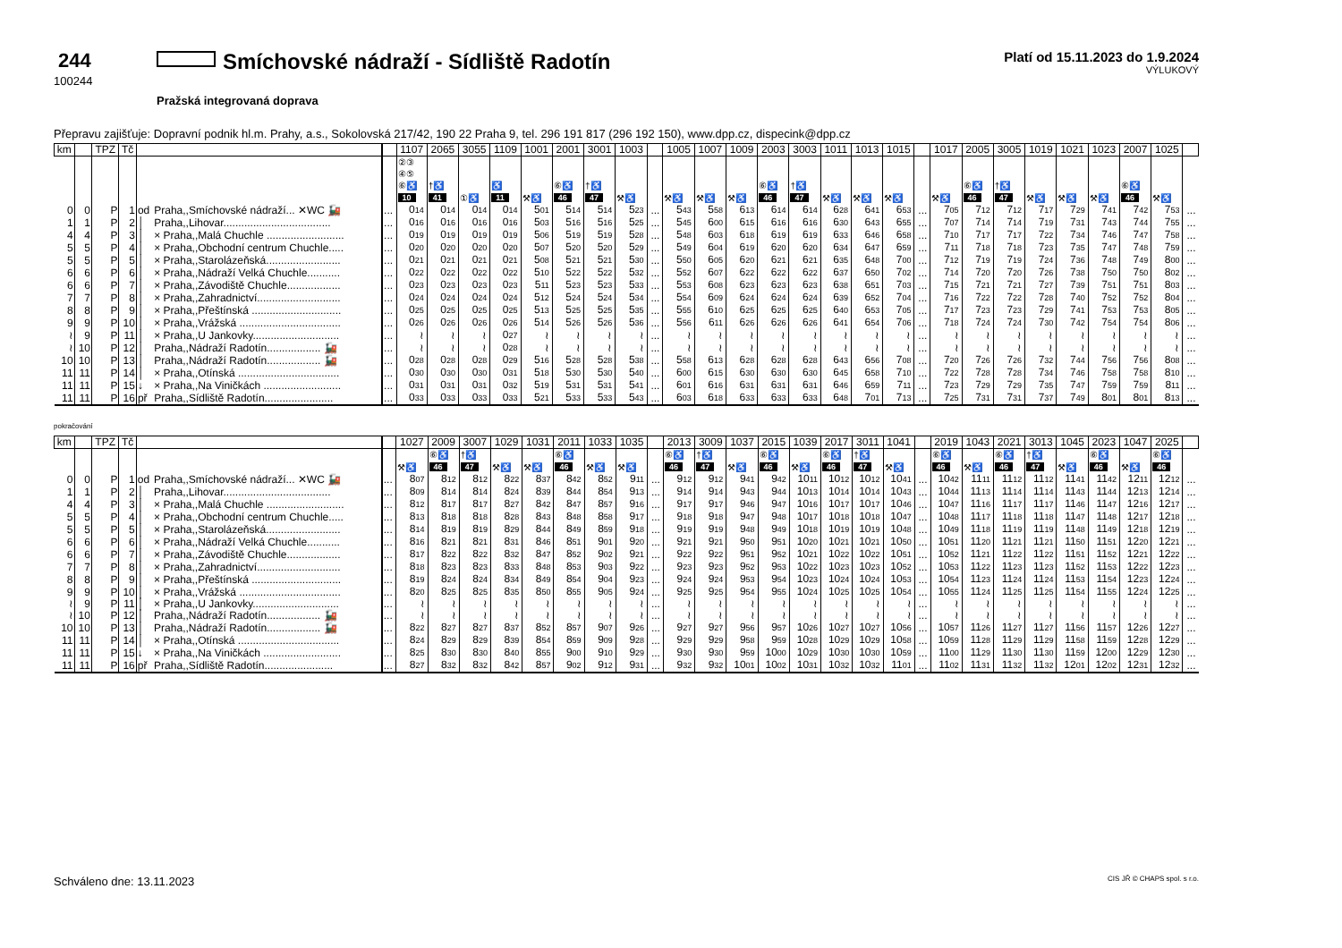244
100244
Smíchovské nádraží - Sídliště Radotín
Pražská integrovaná doprava
Platí od 15.11.2023 do 1.9.2024
VÝLUKOVÝ
Přepravu zajišťuje: Dopravní podnik hl.m. Prahy, a.s., Sokolovská 217/42, 190 22 Praha 9, tel. 296 191 817 (296 192 150), www.dpp.cz, dispecink@dpp.cz
| km | | TPZ | Tč | | | | 1107 | 2065 | 3055 | 1109 | 1001 | 2001 | 3001 | 1003 | | 1005 | 1007 | 1009 | 2003 | 3003 | 1011 | 1013 | 1015 | | 1017 | 2005 | 3005 | 1019 | 1021 | 1023 | 2007 | 1025 | |
| --- | --- | --- | --- | --- | --- | --- | --- | --- | --- | --- | --- | --- | --- | --- | --- | --- | --- | --- | --- | --- | --- | --- | --- | --- | --- | --- | --- | --- | --- | --- | --- | --- | --- |
| | | | | | | | ②③ ④⑤ ⑥♿ 10 | †♿ 41 | ①♿ | ♿ 11 | ⚒♿ | ⑥♿ 46 | †♿ 47 | ⚒♿ | | ⚒♿ | ⚒♿ | ⚒♿ | ⑥♿ 46 | †♿ 47 | ⚒♿ | ⚒♿ | ⚒♿ | | ⚒♿ | ⑥♿ 46 | †♿ 47 | ⚒♿ | ⚒♿ | ⚒♿ | ⑥♿ 46 | ⚒♿ | |
| 0 | 0 | P | 1 | od | Praha,,Smíchovské nádraží... ✕WC 🚂 | ... | 0 14 | 0 14 | 0 14 | 0 14 | 5 01 | 5 14 | 5 14 | 5 23 | ... | 5 43 | 5 58 | 6 13 | 6 14 | 6 14 | 6 28 | 6 41 | 6 53 | ... | 7 05 | 7 12 | 7 12 | 7 17 | 7 29 | 7 41 | 7 42 | 7 53 | ... |
| 1 | 1 | P | 2 | │ | Praha,,Lihovar.................................... | ... | 0 16 | 0 16 | 0 16 | 0 16 | 5 03 | 5 16 | 5 16 | 5 25 | ... | 5 45 | 6 00 | 6 15 | 6 16 | 6 16 | 6 30 | 6 43 | 6 55 | ... | 7 07 | 7 14 | 7 14 | 7 19 | 7 31 | 7 43 | 7 44 | 7 55 | ... |
| 4 | 4 | P | 3 | │ | × Praha,,Malá Chuchle .......................... | ... | 0 19 | 0 19 | 0 19 | 0 19 | 5 06 | 5 19 | 5 19 | 5 28 | ... | 5 48 | 6 03 | 6 18 | 6 19 | 6 19 | 6 33 | 6 46 | 6 58 | ... | 7 10 | 7 17 | 7 17 | 7 22 | 7 34 | 7 46 | 7 47 | 7 58 | ... |
| 5 | 5 | P | 4 | │ | × Praha,,Obchodní centrum Chuchle..... | ... | 0 20 | 0 20 | 0 20 | 0 20 | 5 07 | 5 20 | 5 20 | 5 29 | ... | 5 49 | 6 04 | 6 19 | 6 20 | 6 20 | 6 34 | 6 47 | 6 59 | ... | 7 11 | 7 18 | 7 18 | 7 23 | 7 35 | 7 47 | 7 48 | 7 59 | ... |
| 5 | 5 | P | 5 | │ | × Praha,,Starolázeňská......................... | ... | 0 21 | 0 21 | 0 21 | 0 21 | 5 08 | 5 21 | 5 21 | 5 30 | ... | 5 50 | 6 05 | 6 20 | 6 21 | 6 21 | 6 35 | 6 48 | 7 00 | ... | 7 12 | 7 19 | 7 19 | 7 24 | 7 36 | 7 48 | 7 49 | 8 00 | ... |
| 6 | 6 | P | 6 | │ | × Praha,,Nádraží Velká Chuchle........... | ... | 0 22 | 0 22 | 0 22 | 0 22 | 5 10 | 5 22 | 5 22 | 5 32 | ... | 5 52 | 6 07 | 6 22 | 6 22 | 6 22 | 6 37 | 6 50 | 7 02 | ... | 7 14 | 7 20 | 7 20 | 7 26 | 7 38 | 7 50 | 7 50 | 8 02 | ... |
| 6 | 6 | P | 7 | │ | × Praha,,Závodiště Chuchle.................. | ... | 0 23 | 0 23 | 0 23 | 0 23 | 5 11 | 5 23 | 5 23 | 5 33 | ... | 5 53 | 6 08 | 6 23 | 6 23 | 6 23 | 6 38 | 6 51 | 7 03 | ... | 7 15 | 7 21 | 7 21 | 7 27 | 7 39 | 7 51 | 7 51 | 8 03 | ... |
| 7 | 7 | P | 8 | │ | × Praha,,Zahradnictví............................ | ... | 0 24 | 0 24 | 0 24 | 0 24 | 5 12 | 5 24 | 5 24 | 5 34 | ... | 5 54 | 6 09 | 6 24 | 6 24 | 6 24 | 6 39 | 6 52 | 7 04 | ... | 7 16 | 7 22 | 7 22 | 7 28 | 7 40 | 7 52 | 7 52 | 8 04 | ... |
| 8 | 8 | P | 9 | │ | × Praha,,Přeštínská .............................. | ... | 0 25 | 0 25 | 0 25 | 0 25 | 5 13 | 5 25 | 5 25 | 5 35 | ... | 5 55 | 6 10 | 6 25 | 6 25 | 6 25 | 6 40 | 6 53 | 7 05 | ... | 7 17 | 7 23 | 7 23 | 7 29 | 7 41 | 7 53 | 7 53 | 8 05 | ... |
| 9 | 9 | P | 10 | │ | × Praha,,Vrážská .................................. | ... | 0 26 | 0 26 | 0 26 | 0 26 | 5 14 | 5 26 | 5 26 | 5 36 | ... | 5 56 | 6 11 | 6 26 | 6 26 | 6 26 | 6 41 | 6 54 | 7 06 | ... | 7 18 | 7 24 | 7 24 | 7 30 | 7 42 | 7 54 | 7 54 | 8 06 | ... |
| ≀ | 9 | P | 11 | │ | × Praha,,U Jankovky............................. | ... | ≀ | ≀ | ≀ | 0 27 | ≀ | ≀ | ≀ | ≀ | ... | ≀ | ≀ | ≀ | ≀ | ≀ | ≀ | ≀ | ≀ | ... | ≀ | ≀ | ≀ | ≀ | ≀ | ≀ | ≀ | ≀ | ... |
| ≀ | 10 | P | 12 | │ | Praha,,Nádraží Radotín.................. 🚂 | ... | ≀ | ≀ | ≀ | 0 28 | ≀ | ≀ | ≀ | ≀ | ... | ≀ | ≀ | ≀ | ≀ | ≀ | ≀ | ≀ | ≀ | ... | ≀ | ≀ | ≀ | ≀ | ≀ | ≀ | ≀ | ≀ | ... |
| 10 | 10 | P | 13 | │ | Praha,,Nádraží Radotín.................. 🚂 | ... | 0 28 | 0 28 | 0 28 | 0 29 | 5 16 | 5 28 | 5 28 | 5 38 | ... | 5 58 | 6 13 | 6 28 | 6 28 | 6 28 | 6 43 | 6 56 | 7 08 | ... | 7 20 | 7 26 | 7 26 | 7 32 | 7 44 | 7 56 | 7 56 | 8 08 | ... |
| 11 | 11 | P | 14 | │ | × Praha,,Otínská .................................. | ... | 0 30 | 0 30 | 0 30 | 0 31 | 5 18 | 5 30 | 5 30 | 5 40 | ... | 6 00 | 6 15 | 6 30 | 6 30 | 6 30 | 6 45 | 6 58 | 7 10 | ... | 7 22 | 7 28 | 7 28 | 7 34 | 7 46 | 7 58 | 7 58 | 8 10 | ... |
| 11 | 11 | P | 15 | ↓ | × Praha,,Na Viničkách .......................... | ... | 0 31 | 0 31 | 0 31 | 0 32 | 5 19 | 5 31 | 5 31 | 5 41 | ... | 6 01 | 6 16 | 6 31 | 6 31 | 6 31 | 6 46 | 6 59 | 7 11 | ... | 7 23 | 7 29 | 7 29 | 7 35 | 7 47 | 7 59 | 7 59 | 8 11 | ... |
| 11 | 11 | P | 16 | př | Praha,,Sídliště Radotín....................... | ... | 0 33 | 0 33 | 0 33 | 0 33 | 5 21 | 5 33 | 5 33 | 5 43 | ... | 6 03 | 6 18 | 6 33 | 6 33 | 6 33 | 6 48 | 7 01 | 7 13 | ... | 7 25 | 7 31 | 7 31 | 7 37 | 7 49 | 8 01 | 8 01 | 8 13 | ... |
pokračování
| km | | TPZ | Tč | | | | 1027 | 2009 | 3007 | 1029 | 1031 | 2011 | 1033 | 1035 | | 2013 | 3009 | 1037 | 2015 | 1039 | 2017 | 3011 | 1041 | | 2019 | 1043 | 2021 | 3013 | 1045 | 2023 | 1047 | 2025 | |
| --- | --- | --- | --- | --- | --- | --- | --- | --- | --- | --- | --- | --- | --- | --- | --- | --- | --- | --- | --- | --- | --- | --- | --- | --- | --- | --- | --- | --- | --- | --- | --- | --- | --- |
| | | | | | | | ⚒♿ | ⑥♿ 46 | †♿ 47 | ⚒♿ | ⚒♿ | ⑥♿ 46 | ⚒♿ | ⚒♿ | | ⑥♿ 46 | †♿ 47 | ⚒♿ | ⑥♿ 46 | ⚒♿ | ⑥♿ 46 | †♿ 47 | ⚒♿ | | ⑥♿ 46 | ⚒♿ | ⑥♿ 46 | †♿ 47 | ⚒♿ | ⑥♿ 46 | ⚒♿ | ⑥♿ 46 | |
| 0 | 0 | P | 1 | od | Praha,,Smíchovské nádraží... ✕WC 🚂 | ... | 8 07 | 8 12 | 8 12 | 8 22 | 8 37 | 8 42 | 8 52 | 9 11 | ... | 9 12 | 9 12 | 9 41 | 9 42 | 10 11 | 10 12 | 10 12 | 10 41 | ... | 10 42 | 11 11 | 11 12 | 11 12 | 11 41 | 11 42 | 12 11 | 12 12 | ... |
| 1 | 1 | P | 2 | │ | Praha,,Lihovar.................................... | ... | 8 09 | 8 14 | 8 14 | 8 24 | 8 39 | 8 44 | 8 54 | 9 13 | ... | 9 14 | 9 14 | 9 43 | 9 44 | 10 13 | 10 14 | 10 14 | 10 43 | ... | 10 44 | 11 13 | 11 14 | 11 14 | 11 43 | 11 44 | 12 13 | 12 14 | ... |
| 4 | 4 | P | 3 | │ | × Praha,,Malá Chuchle .......................... | ... | 8 12 | 8 17 | 8 17 | 8 27 | 8 42 | 8 47 | 8 57 | 9 16 | ... | 9 17 | 9 17 | 9 46 | 9 47 | 10 16 | 10 17 | 10 17 | 10 46 | ... | 10 47 | 11 16 | 11 17 | 11 17 | 11 46 | 11 47 | 12 16 | 12 17 | ... |
| 5 | 5 | P | 4 | │ | × Praha,,Obchodní centrum Chuchle..... | ... | 8 13 | 8 18 | 8 18 | 8 28 | 8 43 | 8 48 | 8 58 | 9 17 | ... | 9 18 | 9 18 | 9 47 | 9 48 | 10 17 | 10 18 | 10 18 | 10 47 | ... | 10 48 | 11 17 | 11 18 | 11 18 | 11 47 | 11 48 | 12 17 | 12 18 | ... |
| 5 | 5 | P | 5 | │ | × Praha,,Starolázeňská......................... | ... | 8 14 | 8 19 | 8 19 | 8 29 | 8 44 | 8 49 | 8 59 | 9 18 | ... | 9 19 | 9 19 | 9 48 | 9 49 | 10 18 | 10 19 | 10 19 | 10 48 | ... | 10 49 | 11 18 | 11 19 | 11 19 | 11 48 | 11 49 | 12 18 | 12 19 | ... |
| 6 | 6 | P | 6 | │ | × Praha,,Nádraží Velká Chuchle........... | ... | 8 16 | 8 21 | 8 21 | 8 31 | 8 46 | 8 51 | 9 01 | 9 20 | ... | 9 21 | 9 21 | 9 50 | 9 51 | 10 20 | 10 21 | 10 21 | 10 50 | ... | 10 51 | 11 20 | 11 21 | 11 21 | 11 50 | 11 51 | 12 20 | 12 21 | ... |
| 6 | 6 | P | 7 | │ | × Praha,,Závodiště Chuchle.................. | ... | 8 17 | 8 22 | 8 22 | 8 32 | 8 47 | 8 52 | 9 02 | 9 21 | ... | 9 22 | 9 22 | 9 51 | 9 52 | 10 21 | 10 22 | 10 22 | 10 51 | ... | 10 52 | 11 21 | 11 22 | 11 22 | 11 51 | 11 52 | 12 21 | 12 22 | ... |
| 7 | 7 | P | 8 | │ | × Praha,,Zahradnictví............................ | ... | 8 18 | 8 23 | 8 23 | 8 33 | 8 48 | 8 53 | 9 03 | 9 22 | ... | 9 23 | 9 23 | 9 52 | 9 53 | 10 22 | 10 23 | 10 23 | 10 52 | ... | 10 53 | 11 22 | 11 23 | 11 23 | 11 52 | 11 53 | 12 22 | 12 23 | ... |
| 8 | 8 | P | 9 | │ | × Praha,,Přeštínská .............................. | ... | 8 19 | 8 24 | 8 24 | 8 34 | 8 49 | 8 54 | 9 04 | 9 23 | ... | 9 24 | 9 24 | 9 53 | 9 54 | 10 23 | 10 24 | 10 24 | 10 53 | ... | 10 54 | 11 23 | 11 24 | 11 24 | 11 53 | 11 54 | 12 23 | 12 24 | ... |
| 9 | 9 | P | 10 | │ | × Praha,,Vrážská .................................. | ... | 8 20 | 8 25 | 8 25 | 8 35 | 8 50 | 8 55 | 9 05 | 9 24 | ... | 9 25 | 9 25 | 9 54 | 9 55 | 10 24 | 10 25 | 10 25 | 10 54 | ... | 10 55 | 11 24 | 11 25 | 11 25 | 11 54 | 11 55 | 12 24 | 12 25 | ... |
| ≀ | 9 | P | 11 | │ | × Praha,,U Jankovky............................. | ... | ≀ | ≀ | ≀ | ≀ | ≀ | ≀ | ≀ | ≀ | ... | ≀ | ≀ | ≀ | ≀ | ≀ | ≀ | ≀ | ≀ | ... | ≀ | ≀ | ≀ | ≀ | ≀ | ≀ | ≀ | ≀ | ... |
| ≀ | 10 | P | 12 | │ | Praha,,Nádraží Radotín.................. 🚂 | ... | ≀ | ≀ | ≀ | ≀ | ≀ | ≀ | ≀ | ≀ | ... | ≀ | ≀ | ≀ | ≀ | ≀ | ≀ | ≀ | ≀ | ... | ≀ | ≀ | ≀ | ≀ | ≀ | ≀ | ≀ | ≀ | ... |
| 10 | 10 | P | 13 | │ | Praha,,Nádraží Radotín.................. 🚂 | ... | 8 22 | 8 27 | 8 27 | 8 37 | 8 52 | 8 57 | 9 07 | 9 26 | ... | 9 27 | 9 27 | 9 56 | 9 57 | 10 26 | 10 27 | 10 27 | 10 56 | ... | 10 57 | 11 26 | 11 27 | 11 27 | 11 56 | 11 57 | 12 26 | 12 27 | ... |
| 11 | 11 | P | 14 | │ | × Praha,,Otínská .................................. | ... | 8 24 | 8 29 | 8 29 | 8 39 | 8 54 | 8 59 | 9 09 | 9 28 | ... | 9 29 | 9 29 | 9 58 | 9 59 | 10 28 | 10 29 | 10 29 | 10 58 | ... | 10 59 | 11 28 | 11 29 | 11 29 | 11 58 | 11 59 | 12 28 | 12 29 | ... |
| 11 | 11 | P | 15 | ↓ | × Praha,,Na Viničkách .......................... | ... | 8 25 | 8 30 | 8 30 | 8 40 | 8 55 | 9 00 | 9 10 | 9 29 | ... | 9 30 | 9 30 | 9 59 | 10 00 | 10 29 | 10 30 | 10 30 | 10 59 | ... | 11 00 | 11 29 | 11 30 | 11 30 | 11 59 | 12 00 | 12 29 | 12 30 | ... |
| 11 | 11 | P | 16 | př | Praha,,Sídliště Radotín....................... | ... | 8 27 | 8 32 | 8 32 | 8 42 | 8 57 | 9 02 | 9 12 | 9 31 | ... | 9 32 | 9 32 | 10 01 | 10 02 | 10 31 | 10 32 | 10 32 | 11 01 | ... | 11 02 | 11 31 | 11 32 | 11 32 | 12 01 | 12 02 | 12 31 | 12 32 | ... |
Schváleno dne: 13.11.2023 CIS JŘ © CHAPS spol. s r.o.